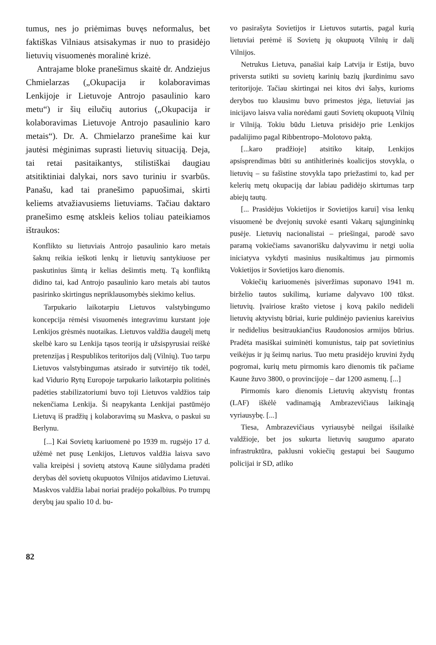tumus, nes jo priėmimas buvęs neformalus, bet faktiškas Vilniaus atsisakymas ir nuo to prasidėjo lietuvių visuomenės moralinė krizė.
Antrajame bloke pranešimus skaitė dr. Andziejus Chmielarzas („Okupacija ir kolaboravimas Lenkijoje ir Lietuvoje Antrojo pasaulinio karo metu“) ir šių eilučių autorius („Okupacija ir kolaboravimas Lietuvoje Antrojo pasaulinio karo metais“). Dr. A. Chmielarzo pranešime kai kur jautėsi mėginimas suprasti lietuvių situaciją. Deja, tai retai pasitaikantys, stilistiškai daugiau atsitiktiniai dalykai, nors savo turiniu ir svarbūs. Panašu, kad tai pranešimo papuošimai, skirti keliems atvažiavusiems lietuviams. Tačiau daktaro pranešimo esmę atskleis kelios toliau pateikiamos ištraukos:
Konflikto su lietuviais Antrojo pasaulinio karo metais šaknų reikia ieškoti lenkų ir lietuvių santykiuose per paskutinius šimtą ir kelias dešimtis metų. Tą konfliktą didino tai, kad Antrojo pasaulinio karo metais abi tautos pasirinko skirtingus nepriklausomybės siekimo kelius.
Tarpukario laikotarpiu Lietuvos valstybingumo koncepcija rėmėsi visuomenės integravimu kurstant joje Lenkijos grėsmės nuotaikas. Lietuvos valdžia daugelį metų skelbė karo su Lenkija tąsos teoriją ir užsispyrusiai reiškė pretenzijas į Respublikos teritorijos dalį (Vilnių). Tuo tarpu Lietuvos valstybingumas atsirado ir sutvirtėjo tik todėl, kad Vidurio Rytų Europoje tarpukario laikotarpiu politinės padėties stabilizatoriumi buvo toji Lietuvos valdžios taip nekenčiama Lenkija. Ši neapykanta Lenkijai pastūmėjo Lietuvą iš pradžių į kolaboravimą su Maskva, o paskui su Berlynu.
[...] Kai Sovietų kariuomenė po 1939 m. rugsėjo 17 d. užėmė net pusę Lenkijos, Lietuvos valdžia laisva savo valia kreipėsi į sovietų atstovą Kaune siūlydama pradėti derybas dėl sovietų okupuotos Vilnijos atidavimo Lietuvai. Maskvos valdžia labai noriai pradėjo pokalbius. Po trumpų derybų jau spalio 10 d. bu-
vo pasirašyta Sovietijos ir Lietuvos sutartis, pagal kurią lietuviai perėmė iš Sovietų jų okupuotą Vilnių ir dalį Vilnijos.
Netrukus Lietuva, panašiai kaip Latvija ir Estija, buvo priversta sutikti su sovietų karinių bazių įkurdinimu savo teritorijoje. Tačiau skirtingai nei kitos dvi šalys, kurioms derybos tuo klausimu buvo primestos jėga, lietuviai jas inicijavo laisva valia norėdami gauti Sovietų okupuotą Vilnių ir Vilniją. Tokiu būdu Lietuva prisidėjo prie Lenkijos padalijimo pagal Ribbentropo–Molotovo paktą.
[...karo pradžioje] atsitiko kitaip, Lenkijos apsisprendimas būti su antihitlerinės koalicijos stovykla, o lietuvių – su fašistine stovykla tapo priežastimi to, kad per kelerių metų okupaciją dar labiau padidėjo skirtumas tarp abiejų tautų.
[... Prasidėjus Vokietijos ir Sovietijos karui] visa lenkų visuomenė be dvejonių suvokė esanti Vakarų sąjungininkų pusėje. Lietuvių nacionalistai – priešingai, parodė savo paramą vokiečiams savanorišku dalyvavimu ir netgi uolia iniciatyva vykdyti masinius nusikaltimus jau pirmomis Vokietijos ir Sovietijos karo dienomis.
Vokiečių kariuomenės įsiveržimas suponavo 1941 m. birželio tautos sukilimą, kuriame dalyvavo 100 tūkst. lietuvių. Įvairiose krašto vietose į kovą pakilo nedideli lietuvių aktyvistų būriai, kurie puldinėjo pavienius kareivius ir nedidelius besitraukiančius Raudonosios armijos būrius. Pradėta masiškai suiminėti komunistus, taip pat sovietinius veikėjus ir jų šeimų narius. Tuo metu prasidėjo kruvini žydų pogromai, kurių metu pirmomis karo dienomis tik pačiame Kaune žuvo 3800, o provincijoje – dar 1200 asmenų. [...]
Pirmomis karo dienomis Lietuvių aktyvistų frontas (LAF) iškėlė vadinamąją Ambrazevičiaus laikinąją vyriausybę. [...]
Tiesa, Ambrazevičiaus vyriausybė neilgai išsilaikė valdžioje, bet jos sukurta lietuvių saugumo aparato infrastruktūra, paklusni vokiečių gestapui bei Saugumo policijai ir SD, atliko
82